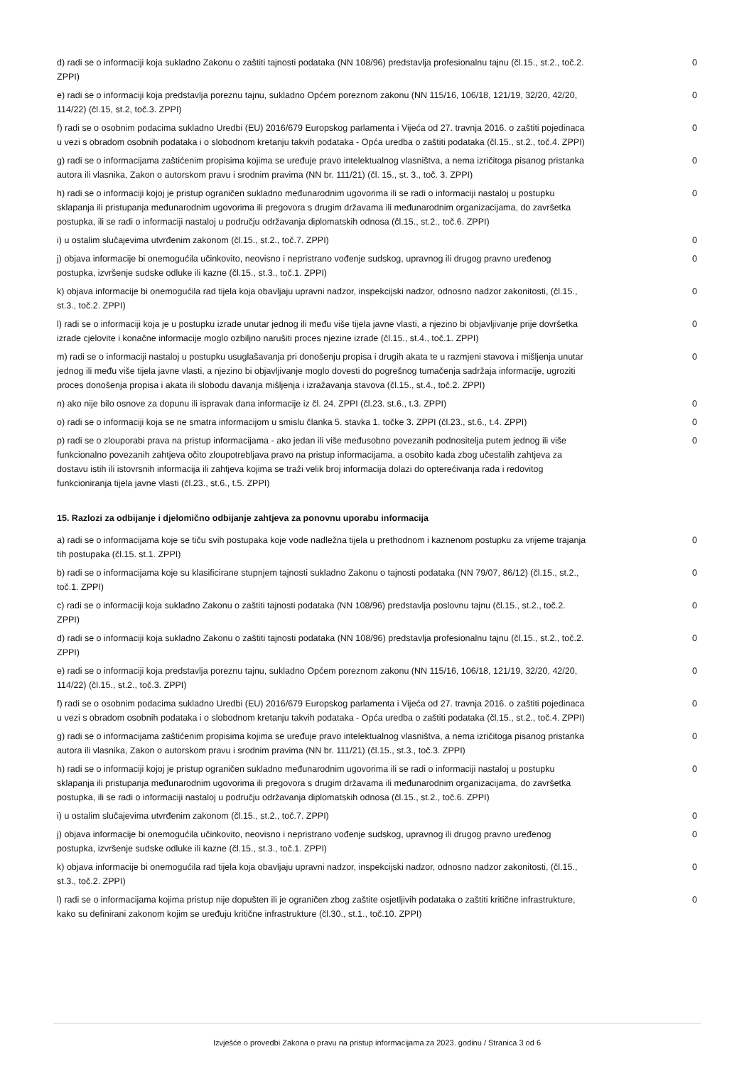| d) radi se o informaciji koja sukladno Zakonu o zaštiti tajnosti podataka (NN 108/96) predstavlja profesionalnu tajnu (čl.15., st.2., toč.2. ZPPI) | 0 |
| e) radi se o informaciji koja predstavlja poreznu tajnu, sukladno Općem poreznom zakonu (NN 115/16, 106/18, 121/19, 32/20, 42/20, 114/22) (čl.15, st.2, toč.3. ZPPI) | 0 |
| f) radi se o osobnim podacima sukladno Uredbi (EU) 2016/679 Europskog parlamenta i Vijeća od 27. travnja 2016. o zaštiti pojedinaca u vezi s obradom osobnih podataka i o slobodnom kretanju takvih podataka - Opća uredba o zaštiti podataka (čl.15., st.2., toč.4. ZPPI) | 0 |
| g) radi se o informacijama zaštićenim propisima kojima se uređuje pravo intelektualnog vlasništva, a nema izričitoga pisanog pristanka autora ili vlasnika, Zakon o autorskom pravu i srodnim pravima (NN br. 111/21) (čl. 15., st. 3., toč. 3. ZPPI) | 0 |
| h) radi se o informaciji kojoj je pristup ograničen sukladno međunarodnim ugovorima ili se radi o informaciji nastaloj u postupku sklapanja ili pristupanja međunarodnim ugovorima ili pregovora s drugim državama ili međunarodnim organizacijama, do završetka postupka, ili se radi o informaciji nastaloj u području održavanja diplomatskih odnosa (čl.15., st.2., toč.6. ZPPI) | 0 |
| i) u ostalim slučajevima utvrđenim zakonom (čl.15., st.2., toč.7. ZPPI) | 0 |
| j) objava informacije bi onemogućila učinkovito, neovisno i nepristrano vođenje sudskog, upravnog ili drugog pravno uređenog postupka, izvršenje sudske odluke ili kazne (čl.15., st.3., toč.1. ZPPI) | 0 |
| k) objava informacije bi onemogućila rad tijela koja obavljaju upravni nadzor, inspekcijski nadzor, odnosno nadzor zakonitosti, (čl.15., st.3., toč.2. ZPPI) | 0 |
| l) radi se o informaciji koja je u postupku izrade unutar jednog ili među više tijela javne vlasti, a njezino bi objavljivanje prije dovršetka izrade cjelovite i konačne informacije moglo ozbiljno narušiti proces njezine izrade (čl.15., st.4., toč.1. ZPPI) | 0 |
| m) radi se o informaciji nastaloj u postupku usuglašavanja pri donošenju propisa i drugih akata te u razmjeni stavova i mišljenja unutar jednog ili među više tijela javne vlasti, a njezino bi objavljivanje moglo dovesti do pogrešnog tumačenja sadržaja informacije, ugroziti proces donošenja propisa i akata ili slobodu davanja mišljenja i izražavanja stavova (čl.15., st.4., toč.2. ZPPI) | 0 |
| n) ako nije bilo osnove za dopunu ili ispravak dana informacije iz čl. 24. ZPPI (čl.23. st.6., t.3. ZPPI) | 0 |
| o) radi se o informaciji koja se ne smatra informacijom u smislu članka 5. stavka 1. točke 3. ZPPI (čl.23., st.6., t.4. ZPPI) | 0 |
| p) radi se o zlouporabi prava na pristup informacijama - ako jedan ili više međusobno povezanih podnositelja putem jednog ili više funkcionalno povezanih zahtjeva očito zloupotrebljava pravo na pristup informacijama, a osobito kada zbog učestalih zahtjeva za dostavu istih ili istovrsnih informacija ili zahtjeva kojima se traži velik broj informacija dolazi do opterećivanja rada i redovitog funkcioniranja tijela javne vlasti (čl.23., st.6., t.5. ZPPI) | 0 |
15. Razlozi za odbijanje i djelomično odbijanje zahtjeva za ponovnu uporabu informacija
| a) radi se o informacijama koje se tiču svih postupaka koje vode nadležna tijela u prethodnom i kaznenom postupku za vrijeme trajanja tih postupaka (čl.15. st.1. ZPPI) | 0 |
| b) radi se o informacijama koje su klasificirane stupnjem tajnosti sukladno Zakonu o tajnosti podataka (NN 79/07, 86/12) (čl.15., st.2., toč.1. ZPPI) | 0 |
| c) radi se o informaciji koja sukladno Zakonu o zaštiti tajnosti podataka (NN 108/96) predstavlja poslovnu tajnu (čl.15., st.2., toč.2. ZPPI) | 0 |
| d) radi se o informaciji koja sukladno Zakonu o zaštiti tajnosti podataka (NN 108/96) predstavlja profesionalnu tajnu (čl.15., st.2., toč.2. ZPPI) | 0 |
| e) radi se o informaciji koja predstavlja poreznu tajnu, sukladno Općem poreznom zakonu (NN 115/16, 106/18, 121/19, 32/20, 42/20, 114/22) (čl.15., st.2., toč.3. ZPPI) | 0 |
| f) radi se o osobnim podacima sukladno Uredbi (EU) 2016/679 Europskog parlamenta i Vijeća od 27. travnja 2016. o zaštiti pojedinaca u vezi s obradom osobnih podataka i o slobodnom kretanju takvih podataka - Opća uredba o zaštiti podataka (čl.15., st.2., toč.4. ZPPI) | 0 |
| g) radi se o informacijama zaštićenim propisima kojima se uređuje pravo intelektualnog vlasništva, a nema izričitoga pisanog pristanka autora ili vlasnika, Zakon o autorskom pravu i srodnim pravima (NN br. 111/21) (čl.15., st.3., toč.3. ZPPI) | 0 |
| h) radi se o informaciji kojoj je pristup ograničen sukladno međunarodnim ugovorima ili se radi o informaciji nastaloj u postupku sklapanja ili pristupanja međunarodnim ugovorima ili pregovora s drugim državama ili međunarodnim organizacijama, do završetka postupka, ili se radi o informaciji nastaloj u području održavanja diplomatskih odnosa (čl.15., st.2., toč.6. ZPPI) | 0 |
| i) u ostalim slučajevima utvrđenim zakonom (čl.15., st.2., toč.7. ZPPI) | 0 |
| j) objava informacije bi onemogućila učinkovito, neovisno i nepristrano vođenje sudskog, upravnog ili drugog pravno uređenog postupka, izvršenje sudske odluke ili kazne (čl.15., st.3., toč.1. ZPPI) | 0 |
| k) objava informacije bi onemogućila rad tijela koja obavljaju upravni nadzor, inspekcijski nadzor, odnosno nadzor zakonitosti, (čl.15., st.3., toč.2. ZPPI) | 0 |
| l) radi se o informacijama kojima pristup nije dopušten ili je ograničen zbog zaštite osjetljivih podataka o zaštiti kritične infrastrukture, kako su definirani zakonom kojim se uređuju kritične infrastrukture (čl.30., st.1., toč.10. ZPPI) | 0 |
Izvješće o provedbi Zakona o pravu na pristup informacijama za 2023. godinu / Stranica 3 od 6